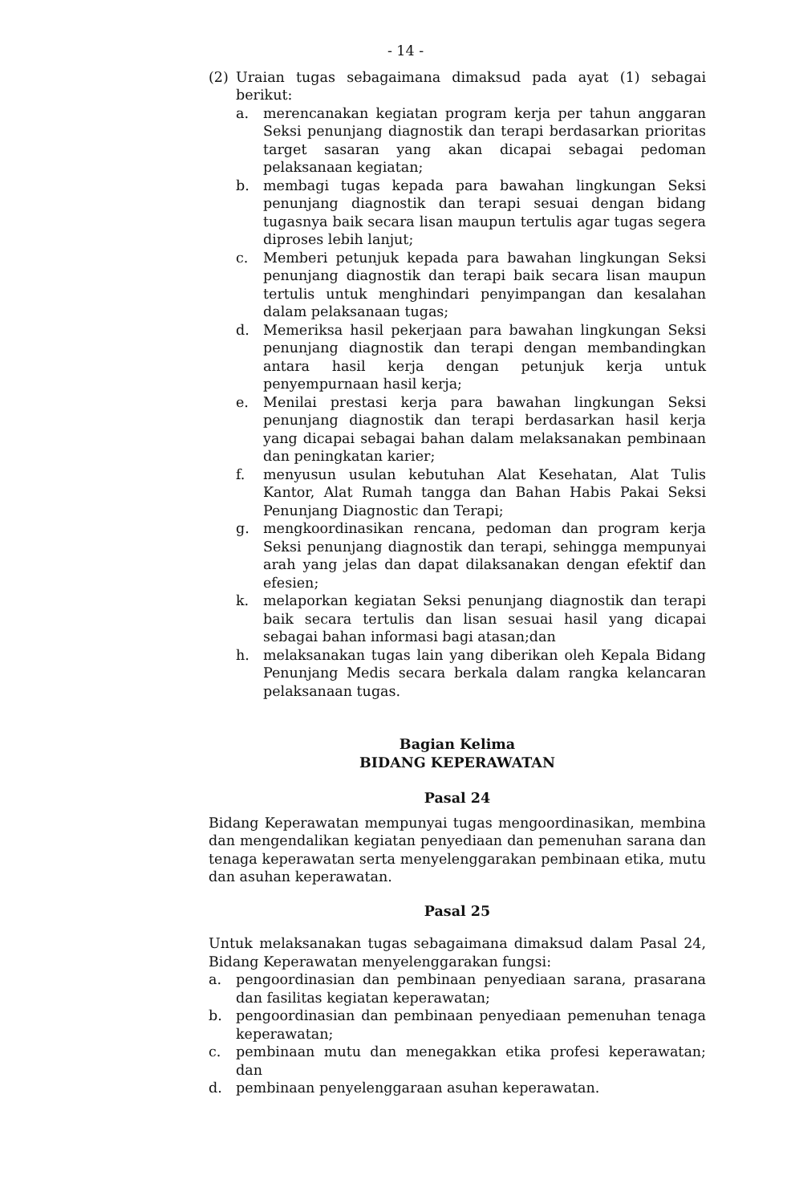- 14 -
(2) Uraian tugas sebagaimana dimaksud pada ayat (1) sebagai berikut:
a. merencanakan kegiatan program kerja per tahun anggaran Seksi penunjang diagnostik dan terapi berdasarkan prioritas target sasaran yang akan dicapai sebagai pedoman pelaksanaan kegiatan;
b. membagi tugas kepada para bawahan lingkungan Seksi penunjang diagnostik dan terapi sesuai dengan bidang tugasnya baik secara lisan maupun tertulis agar tugas segera diproses lebih lanjut;
c. Memberi petunjuk kepada para bawahan lingkungan Seksi penunjang diagnostik dan terapi baik secara lisan maupun tertulis untuk menghindari penyimpangan dan kesalahan dalam pelaksanaan tugas;
d. Memeriksa hasil pekerjaan para bawahan lingkungan Seksi penunjang diagnostik dan terapi dengan membandingkan antara hasil kerja dengan petunjuk kerja untuk penyempurnaan hasil kerja;
e. Menilai prestasi kerja para bawahan lingkungan Seksi penunjang diagnostik dan terapi berdasarkan hasil kerja yang dicapai sebagai bahan dalam melaksanakan pembinaan dan peningkatan karier;
f. menyusun usulan kebutuhan Alat Kesehatan, Alat Tulis Kantor, Alat Rumah tangga dan Bahan Habis Pakai Seksi Penunjang Diagnostic dan Terapi;
g. mengkoordinasikan rencana, pedoman dan program kerja Seksi penunjang diagnostik dan terapi, sehingga mempunyai arah yang jelas dan dapat dilaksanakan dengan efektif dan efesien;
k. melaporkan kegiatan Seksi penunjang diagnostik dan terapi baik secara tertulis dan lisan sesuai hasil yang dicapai sebagai bahan informasi bagi atasan;dan
h. melaksanakan tugas lain yang diberikan oleh Kepala Bidang Penunjang Medis secara berkala dalam rangka kelancaran pelaksanaan tugas.
Bagian Kelima
BIDANG KEPERAWATAN
Pasal 24
Bidang Keperawatan mempunyai tugas mengoordinasikan, membina dan mengendalikan kegiatan penyediaan dan pemenuhan sarana dan tenaga keperawatan serta menyelenggarakan pembinaan etika, mutu dan asuhan keperawatan.
Pasal 25
Untuk melaksanakan tugas sebagaimana dimaksud dalam Pasal 24, Bidang Keperawatan menyelenggarakan fungsi:
a. pengoordinasian dan pembinaan penyediaan sarana, prasarana dan fasilitas kegiatan keperawatan;
b. pengoordinasian dan pembinaan penyediaan pemenuhan tenaga keperawatan;
c. pembinaan mutu dan menegakkan etika profesi keperawatan; dan
d. pembinaan penyelenggaraan asuhan keperawatan.